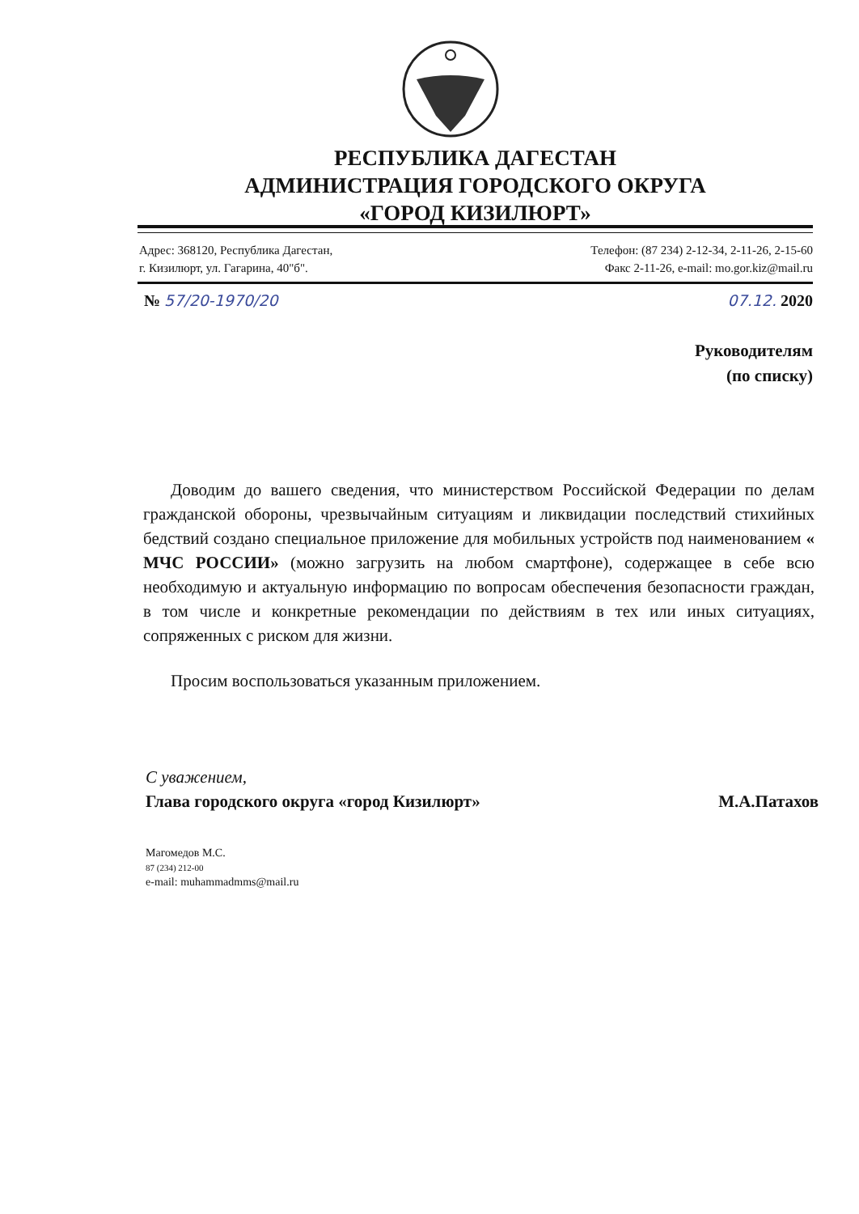РЕСПУБЛИКА ДАГЕСТАН
АДМИНИСТРАЦИЯ ГОРОДСКОГО ОКРУГА
«ГОРОД КИЗИЛЮРТ»
Адрес: 368120, Республика Дагестан,
г. Кизилюрт, ул. Гагарина, 40"б".
Телефон: (87 234) 2-12-34, 2-11-26, 2-15-60
Факс 2-11-26, e-mail: mo.gor.kiz@mail.ru
№ 57/20-1970/20 07.12. 2020
Руководителям
(по списку)
Доводим до вашего сведения, что министерством Российской Федерации по делам гражданской обороны, чрезвычайным ситуациям и ликвидации последствий стихийных бедствий создано специальное приложение для мобильных устройств под наименованием « МЧС РОССИИ» (можно загрузить на любом смартфоне), содержащее в себе всю необходимую и актуальную информацию по вопросам обеспечения безопасности граждан, в том числе и конкретные рекомендации по действиям в тех или иных ситуациях, сопряженных с риском для жизни.
Просим воспользоваться указанным приложением.
С уважением,
Глава городского округа «город Кизилюрт» М.А.Патахов
Магомедов М.С.
87 (234) 212-00
e-mail: muhammadmms@mail.ru